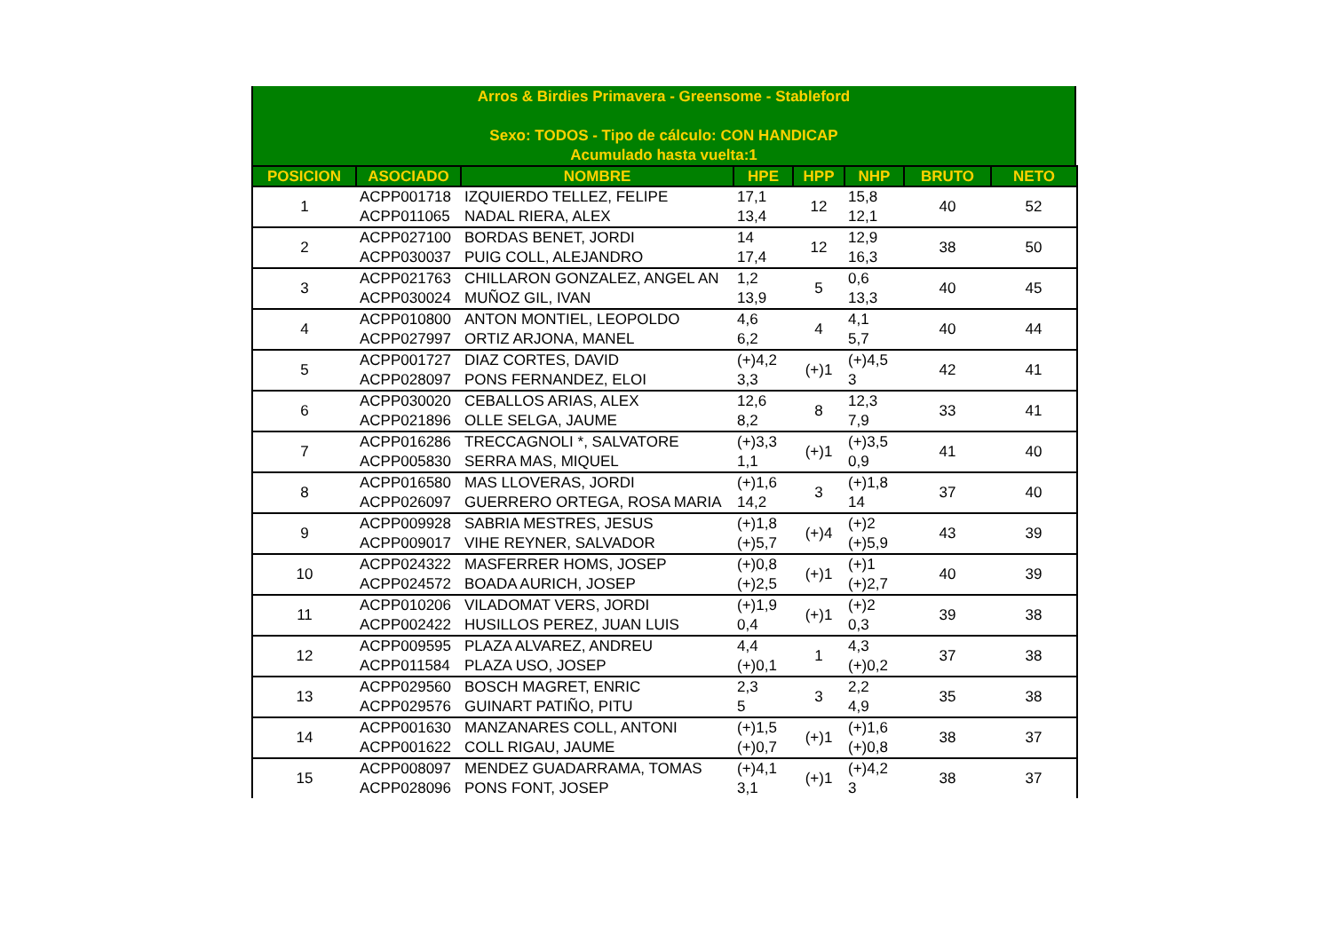Arros & Birdies Primavera - Greensome - Stableford
Sexo: TODOS - Tipo de cálculo: CON HANDICAP
Acumulado hasta vuelta:1
| POSICION | ASOCIADO | NOMBRE | HPE | HPP | NHP | BRUTO | NETO |
| --- | --- | --- | --- | --- | --- | --- | --- |
| 1 | ACPP001718 | IZQUIERDO TELLEZ, FELIPE | 17,1 | 12 | 15,8 | 40 | 52 |
| | ACPP011065 | NADAL RIERA, ALEX | 13,4 | | 12,1 | | |
| 2 | ACPP027100 | BORDAS BENET, JORDI | 14 | 12 | 12,9 | 38 | 50 |
| | ACPP030037 | PUIG COLL, ALEJANDRO | 17,4 | | 16,3 | | |
| 3 | ACPP021763 | CHILLARON GONZALEZ, ANGEL AN | 1,2 | 5 | 0,6 | 40 | 45 |
| | ACPP030024 | MUÑOZ GIL, IVAN | 13,9 | | 13,3 | | |
| 4 | ACPP010800 | ANTON MONTIEL, LEOPOLDO | 4,6 | 4 | 4,1 | 40 | 44 |
| | ACPP027997 | ORTIZ ARJONA, MANEL | 6,2 | | 5,7 | | |
| 5 | ACPP001727 | DIAZ CORTES, DAVID | (+)4,2 | (+)1 | (+)4,5 | 42 | 41 |
| | ACPP028097 | PONS FERNANDEZ, ELOI | 3,3 | | 3 | | |
| 6 | ACPP030020 | CEBALLOS ARIAS, ALEX | 12,6 | 8 | 12,3 | 33 | 41 |
| | ACPP021896 | OLLE SELGA, JAUME | 8,2 | | 7,9 | | |
| 7 | ACPP016286 | TRECCAGNOLI *, SALVATORE | (+)3,3 | (+)1 | (+)3,5 | 41 | 40 |
| | ACPP005830 | SERRA MAS, MIQUEL | 1,1 | | 0,9 | | |
| 8 | ACPP016580 | MAS LLOVERAS, JORDI | (+)1,6 | 3 | (+)1,8 | 37 | 40 |
| | ACPP026097 | GUERRERO ORTEGA, ROSA MARIA | 14,2 | | 14 | | |
| 9 | ACPP009928 | SABRIA MESTRES, JESUS | (+)1,8 | (+)4 | (+)2 | 43 | 39 |
| | ACPP009017 | VIHE REYNER, SALVADOR | (+)5,7 | | (+)5,9 | | |
| 10 | ACPP024322 | MASFERRER HOMS, JOSEP | (+)0,8 | (+)1 | (+)1 | 40 | 39 |
| | ACPP024572 | BOADA AURICH, JOSEP | (+)2,5 | | (+)2,7 | | |
| 11 | ACPP010206 | VILADOMAT VERS, JORDI | (+)1,9 | (+)1 | (+)2 | 39 | 38 |
| | ACPP002422 | HUSILLOS PEREZ, JUAN LUIS | 0,4 | | 0,3 | | |
| 12 | ACPP009595 | PLAZA ALVAREZ, ANDREU | 4,4 | 1 | 4,3 | 37 | 38 |
| | ACPP011584 | PLAZA USO, JOSEP | (+)0,1 | | (+)0,2 | | |
| 13 | ACPP029560 | BOSCH MAGRET, ENRIC | 2,3 | 3 | 2,2 | 35 | 38 |
| | ACPP029576 | GUINART PATIÑO, PITU | 5 | | 4,9 | | |
| 14 | ACPP001630 | MANZANARES COLL, ANTONI | (+)1,5 | (+)1 | (+)1,6 | 38 | 37 |
| | ACPP001622 | COLL RIGAU, JAUME | (+)0,7 | | (+)0,8 | | |
| 15 | ACPP008097 | MENDEZ GUADARRAMA, TOMAS | (+)4,1 | (+)1 | (+)4,2 | 38 | 37 |
| | ACPP028096 | PONS FONT, JOSEP | 3,1 | | 3 | | |